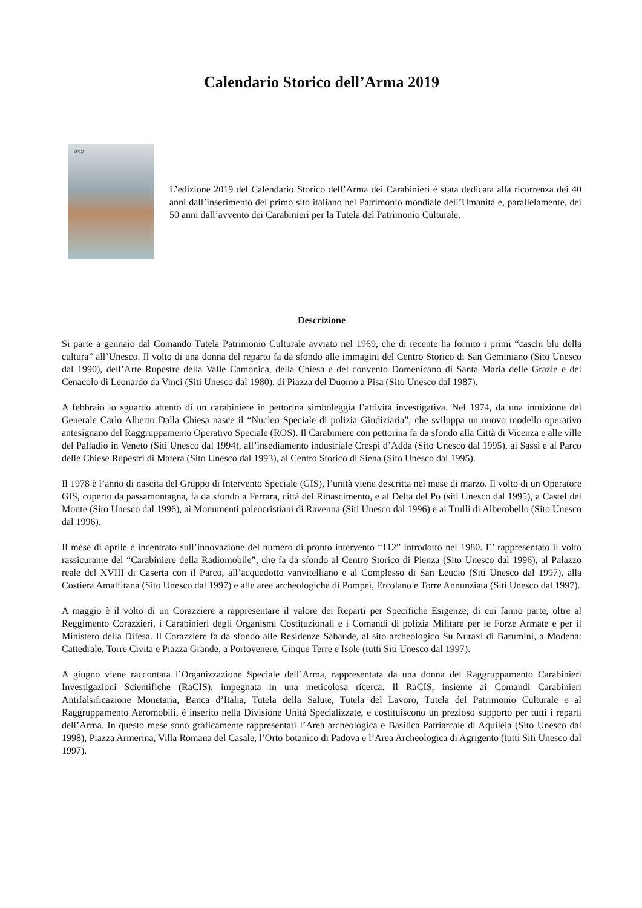Calendario Storico dell’Arma 2019
2019
L’edizione 2019 del Calendario Storico dell’Arma dei Carabinieri è stata dedicata alla ricorrenza dei 40 anni dall’inserimento del primo sito italiano nel Patrimonio mondiale dell’Umanità e, parallelamente, dei 50 anni dall’avvento dei Carabinieri per la Tutela del Patrimonio Culturale.
Descrizione
Si parte a gennaio dal Comando Tutela Patrimonio Culturale avviato nel 1969, che di recente ha fornito i primi “caschi blu della cultura” all’Unesco. Il volto di una donna del reparto fa da sfondo alle immagini del Centro Storico di San Geminiano (Sito Unesco dal 1990), dell’Arte Rupestre della Valle Camonica, della Chiesa e del convento Domenicano di Santa Maria delle Grazie e del Cenacolo di Leonardo da Vinci (Siti Unesco dal 1980), di Piazza del Duomo a Pisa (Sito Unesco dal 1987).
A febbraio lo sguardo attento di un carabiniere in pettorina simboleggia l’attività investigativa. Nel 1974, da una intuizione del Generale Carlo Alberto Dalla Chiesa nasce il “Nucleo Speciale di polizia Giudiziaria”, che sviluppa un nuovo modello operativo antesignano del Raggruppamento Operativo Speciale (ROS). Il Carabiniere con pettorina fa da sfondo alla Città di Vicenza e alle ville del Palladio in Veneto (Siti Unesco dal 1994), all’insediamento industriale Crespi d’Adda (Sito Unesco dal 1995), ai Sassi e al Parco delle Chiese Rupestri di Matera (Sito Unesco dal 1993), al Centro Storico di Siena (Sito Unesco dal 1995).
Il 1978 è l’anno di nascita del Gruppo di Intervento Speciale (GIS), l’unità viene descritta nel mese di marzo. Il volto di un Operatore GIS, coperto da passamontagna, fa da sfondo a Ferrara, città del Rinascimento, e al Delta del Po (siti Unesco dal 1995), a Castel del Monte (Sito Unesco dal 1996), ai Monumenti paleocristiani di Ravenna (Siti Unesco dal 1996) e ai Trulli di Alberobello (Sito Unesco dal 1996).
Il mese di aprile è incentrato sull’innovazione del numero di pronto intervento “112” introdotto nel 1980. E’ rappresentato il volto rassicurante del “Carabiniere della Radiomobile”, che fa da sfondo al Centro Storico di Pienza (Sito Unesco dal 1996), al Palazzo reale del XVIII di Caserta con il Parco, all’acquedotto vanvitelliano e al Complesso di San Leucio (Siti Unesco dal 1997), alla Costiera Amalfitana (Sito Unesco dal 1997) e alle aree archeologiche di Pompei, Ercolano e Torre Annunziata (Siti Unesco dal 1997).
A maggio è il volto di un Corazziere a rappresentare il valore dei Reparti per Specifiche Esigenze, di cui fanno parte, oltre al Reggimento Corazzieri, i Carabinieri degli Organismi Costituzionali e i Comandi di polizia Militare per le Forze Armate e per il Ministero della Difesa. Il Corazziere fa da sfondo alle Residenze Sabaude, al sito archeologico Su Nuraxi di Barumini, a Modena: Cattedrale, Torre Civita e Piazza Grande, a Portovenere, Cinque Terre e Isole (tutti Siti Unesco dal 1997).
A giugno viene raccontata l’Organizzazione Speciale dell’Arma, rappresentata da una donna del Raggruppamento Carabinieri Investigazioni Scientifiche (RaCIS), impegnata in una meticolosa ricerca. Il RaCIS, insieme ai Comandi Carabinieri Antifalsificazione Monetaria, Banca d’Italia, Tutela della Salute, Tutela del Lavoro, Tutela del Patrimonio Culturale e al Raggruppamento Aeromobili, è inserito nella Divisione Unità Specializzate, e costituiscono un prezioso supporto per tutti i reparti dell’Arma. In questo mese sono graficamente rappresentati l’Area archeologica e Basilica Patriarcale di Aquileia (Sito Unesco dal 1998), Piazza Armerina, Villa Romana del Casale, l’Orto botanico di Padova e l’Area Archeologica di Agrigento (tutti Siti Unesco dal 1997).